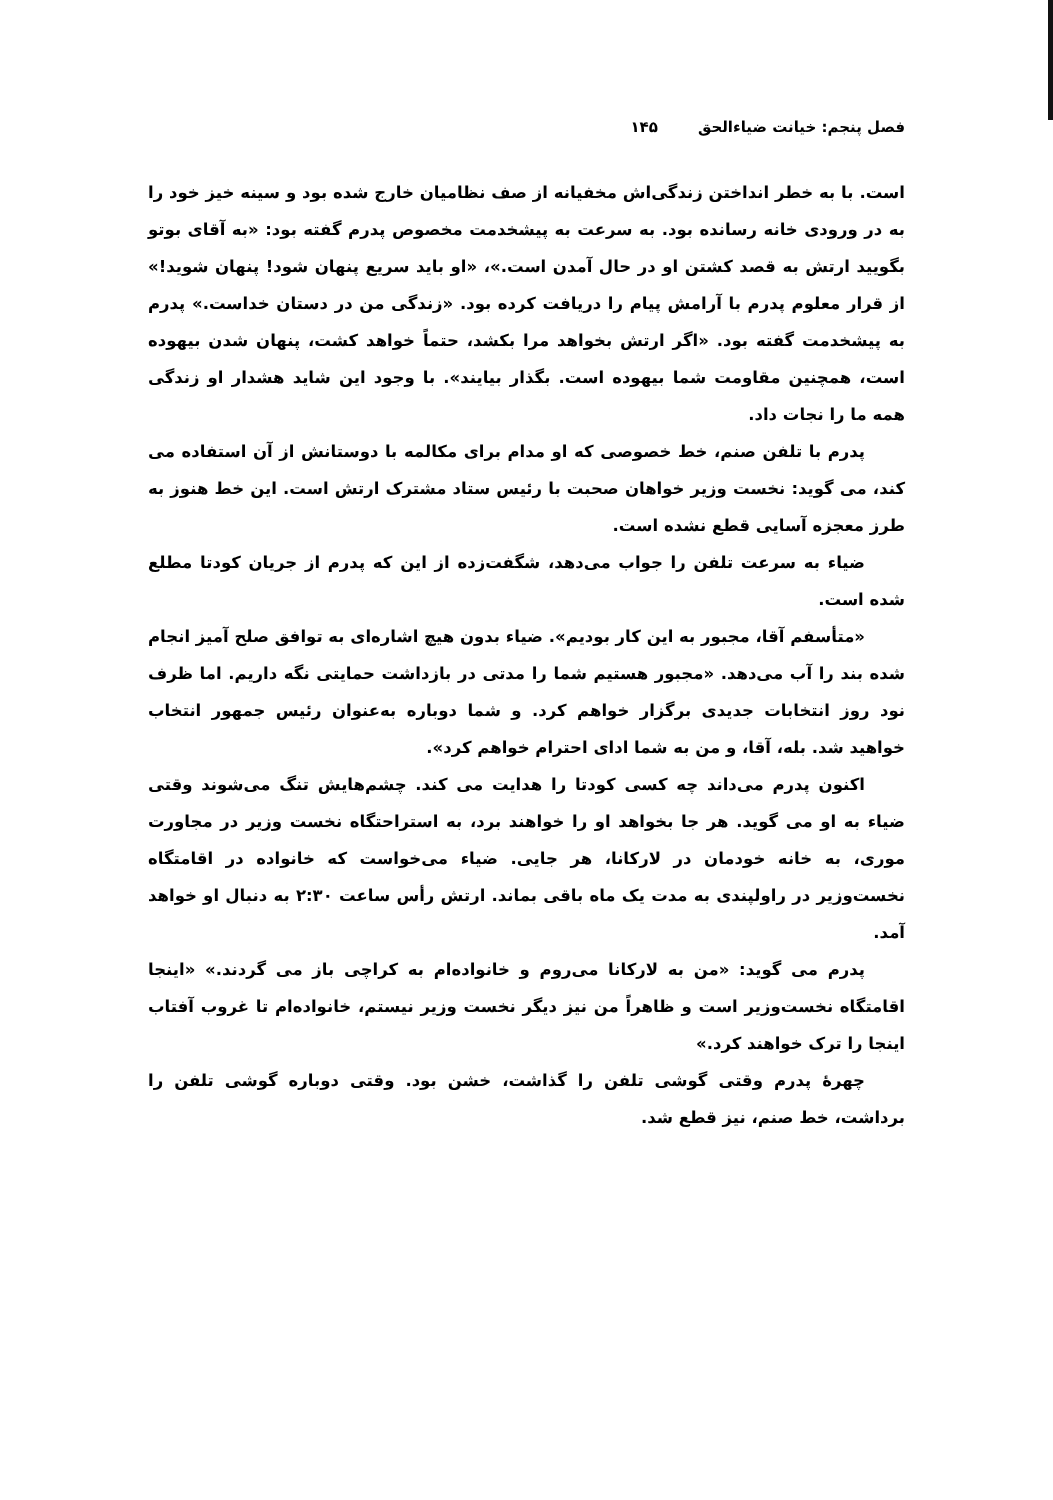فصل پنجم: خیانت ضیاءالحق ۱۴۵
است. با به خطر انداختن زندگی‌اش مخفیانه از صف نظامیان خارج شده بود و سینه خیز خود را به در ورودی خانه رسانده بود. به سرعت به پیشخدمت مخصوص پدرم گفته بود: «به آقای بوتو بگویید ارتش به قصد کشتن او در حال آمدن است.»، «او باید سریع پنهان شود! پنهان شوید!» از قرار معلوم پدرم با آرامش پیام را دریافت کرده بود. «زندگی من در دستان خداست.» پدرم به پیشخدمت گفته بود. «اگر ارتش بخواهد مرا بکشد، حتماً خواهد کشت، پنهان شدن بیهوده است، همچنین مقاومت شما بیهوده است. بگذار بیایند». با وجود این شاید هشدار او زندگی همه ما را نجات داد.
پدرم با تلفن صنم، خط خصوصی که او مدام برای مکالمه با دوستانش از آن استفاده می کند، می گوید: نخست وزیر خواهان صحبت با رئیس ستاد مشترک ارتش است. این خط هنوز به طرز معجزه آسایی قطع نشده است.
ضیاء به سرعت تلفن را جواب می‌دهد، شگفت‌زده از این که پدرم از جریان کودتا مطلع شده است.
«متأسفم آقا، مجبور به این کار بودیم». ضیاء بدون هیچ اشاره‌ای به توافق صلح آمیز انجام شده بند را آب می‌دهد. «مجبور هستیم شما را مدتی در بازداشت حمایتی نگه داریم. اما ظرف نود روز انتخابات جدیدی برگزار خواهم کرد. و شما دوباره به‌عنوان رئیس جمهور انتخاب خواهید شد. بله، آقا، و من به شما ادای احترام خواهم کرد».
اکنون پدرم می‌داند چه کسی کودتا را هدایت می کند. چشم‌هایش تنگ می‌شوند وقتی ضیاء به او می گوید. هر جا بخواهد او را خواهند برد، به استراحتگاه نخست وزیر در مجاورت موری، به خانه خودمان در لارکانا، هر جایی. ضیاء می‌خواست که خانواده در اقامتگاه نخست‌وزیر در راولپندی به مدت یک ماه باقی بماند. ارتش رأس ساعت ۲:۳۰ به دنبال او خواهد آمد.
پدرم می گوید: «من به لارکانا می‌روم و خانواده‌ام به کراچی باز می گردند.» «اینجا اقامتگاه نخست‌وزیر است و ظاهراً من نیز دیگر نخست وزیر نیستم، خانواده‌ام تا غروب آفتاب اینجا را ترک خواهند کرد.»
چهرهٔ پدرم وقتی گوشی تلفن را گذاشت، خشن بود. وقتی دوباره گوشی تلفن را برداشت، خط صنم، نیز قطع شد.